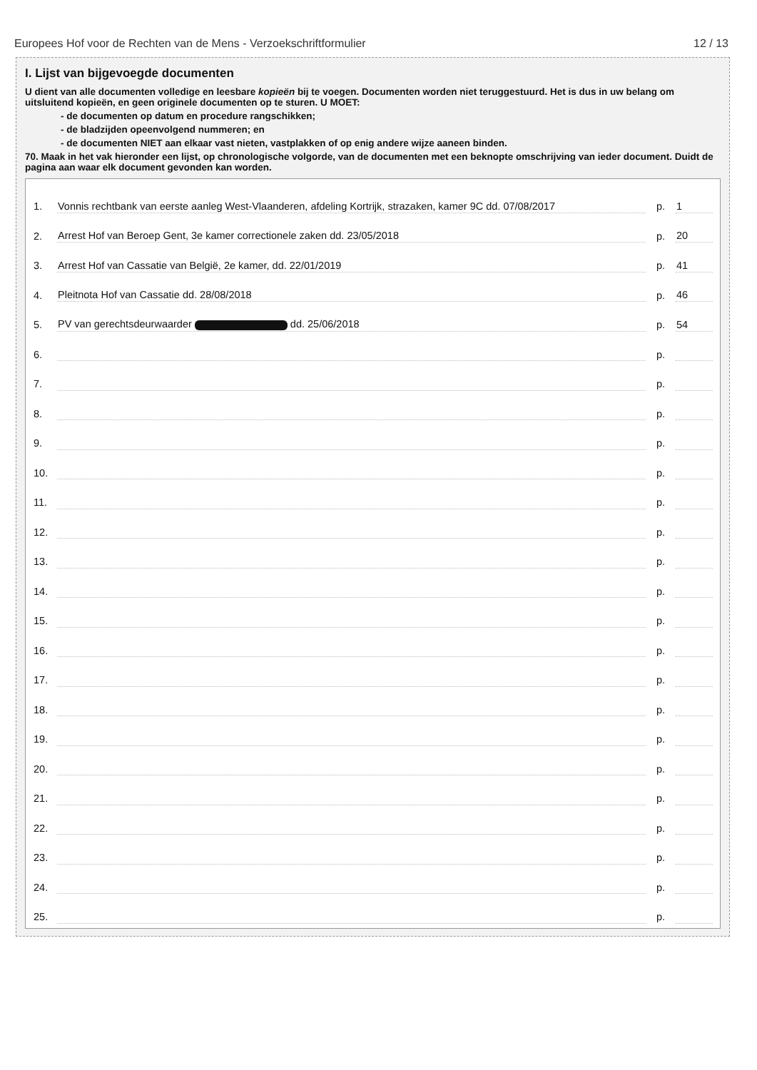Europees Hof voor de Rechten van de Mens - Verzoekschriftformulier 12 / 13
I. Lijst van bijgevoegde documenten
U dient van alle documenten volledige en leesbare kopieën bij te voegen. Documenten worden niet teruggestuurd. Het is dus in uw belang om uitsluitend kopieën, en geen originele documenten op te sturen. U MOET:
- de documenten op datum en procedure rangschikken;
- de bladzijden opeenvolgend nummeren; en
- de documenten NIET aan elkaar vast nieten, vastplakken of op enig andere wijze aaneen binden.
70. Maak in het vak hieronder een lijst, op chronologische volgorde, van de documenten met een beknopte omschrijving van ieder document. Duidt de pagina aan waar elk document gevonden kan worden.
| 1. | Vonnis rechtbank van eerste aanleg West-Vlaanderen, afdeling Kortrijk, strazaken, kamer 9C dd. 07/08/2017 | p. | 1 |
| 2. | Arrest Hof van Beroep Gent, 3e kamer correctionele zaken dd. 23/05/2018 | p. | 20 |
| 3. | Arrest Hof van Cassatie van België, 2e kamer, dd. 22/01/2019 | p. | 41 |
| 4. | Pleitnota Hof van Cassatie dd. 28/08/2018 | p. | 46 |
| 5. | PV van gerechtsdeurwaarder dd. 25/06/2018 | p. | 54 |
| 6. | | p. | |
| 7. | | p. | |
| 8. | | p. | |
| 9. | | p. | |
| 10. | | p. | |
| 11. | | p. | |
| 12. | | p. | |
| 13. | | p. | |
| 14. | | p. | |
| 15. | | p. | |
| 16. | | p. | |
| 17. | | p. | |
| 18. | | p. | |
| 19. | | p. | |
| 20. | | p. | |
| 21. | | p. | |
| 22. | | p. | |
| 23. | | p. | |
| 24. | | p. | |
| 25. | | p. | |